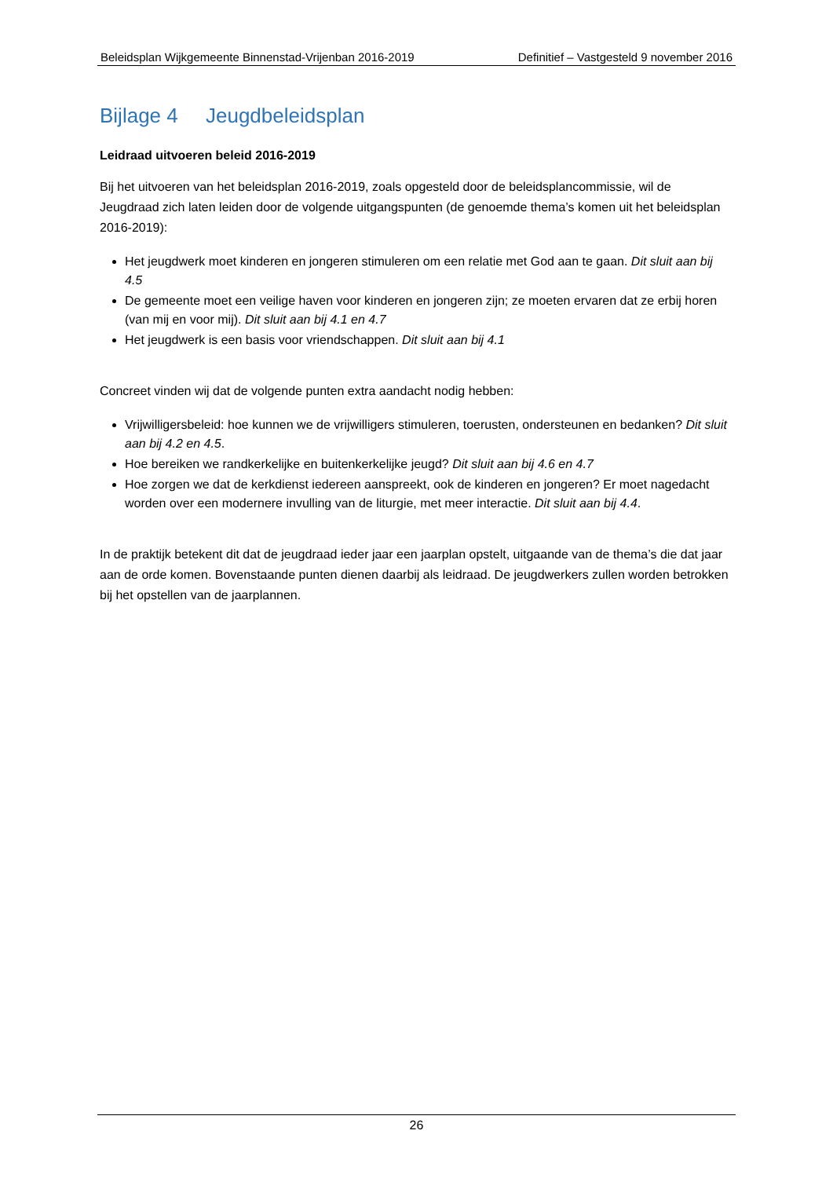Beleidsplan Wijkgemeente Binnenstad-Vrijenban 2016-2019 Definitief – Vastgesteld 9 november 2016
Bijlage 4 Jeugdbeleidsplan
Leidraad uitvoeren beleid 2016-2019
Bij het uitvoeren van het beleidsplan 2016-2019, zoals opgesteld door de beleidsplancommissie, wil de Jeugdraad zich laten leiden door de volgende uitgangspunten (de genoemde thema’s komen uit het beleidsplan 2016-2019):
Het jeugdwerk moet kinderen en jongeren stimuleren om een relatie met God aan te gaan. Dit sluit aan bij 4.5
De gemeente moet een veilige haven voor kinderen en jongeren zijn; ze moeten ervaren dat ze erbij horen (van mij en voor mij). Dit sluit aan bij 4.1 en 4.7
Het jeugdwerk is een basis voor vriendschappen. Dit sluit aan bij 4.1
Concreet vinden wij dat de volgende punten extra aandacht nodig hebben:
Vrijwilligersbeleid: hoe kunnen we de vrijwilligers stimuleren, toerusten, ondersteunen en bedanken? Dit sluit aan bij 4.2 en 4.5.
Hoe bereiken we randkerkelijke en buitenkerkelijke jeugd? Dit sluit aan bij 4.6 en 4.7
Hoe zorgen we dat de kerkdienst iedereen aanspreekt, ook de kinderen en jongeren? Er moet nagedacht worden over een modernere invulling van de liturgie, met meer interactie. Dit sluit aan bij 4.4.
In de praktijk betekent dit dat de jeugdraad ieder jaar een jaarplan opstelt, uitgaande van de thema’s die dat jaar aan de orde komen. Bovenstaande punten dienen daarbij als leidraad. De jeugdwerkers zullen worden betrokken bij het opstellen van de jaarplannen.
26